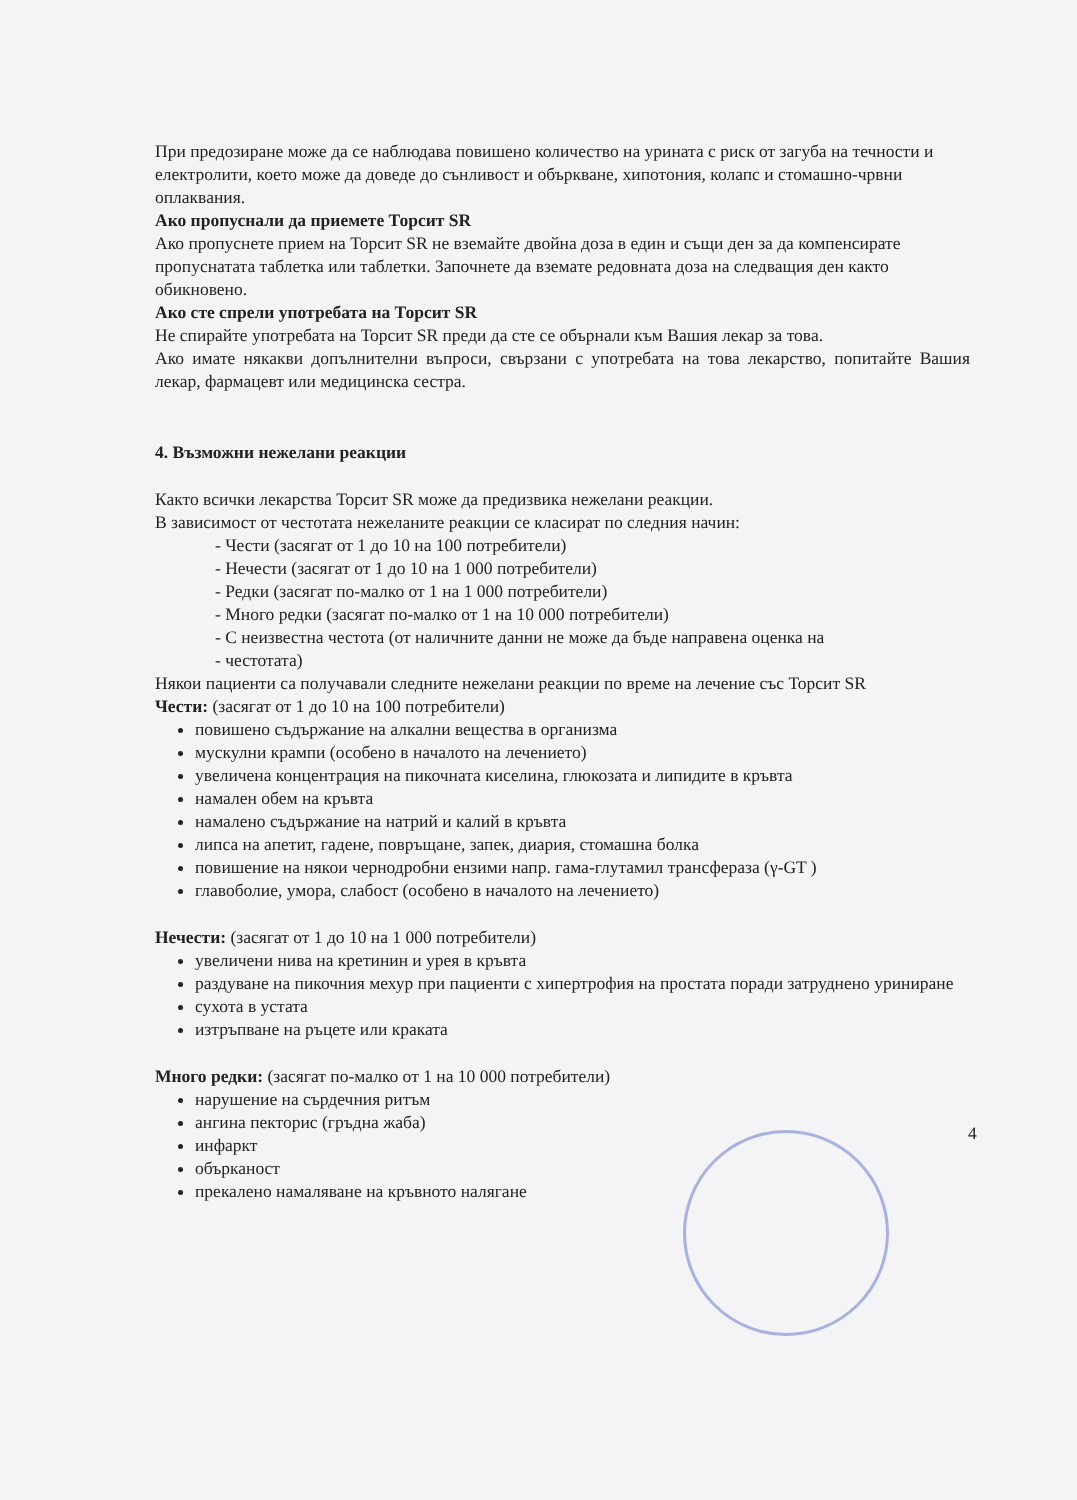При предозиране може да се наблюдава повишено количество на урината с риск от загуба на течности и електролити, което може да доведе до сънливост и объркване, хипотония, колапс и стомашно-чрвни оплаквания.
Ако пропуснали да приемете Торсит SR
Ако пропуснете прием на Торсит SR не вземайте двойна доза в един и същи ден за да компенсирате пропуснатата таблетка или таблетки. Започнете да вземате редовната доза на следващия ден както обикновено.
Ако сте спрели употребата на Торсит SR
Не спирайте употребата на Торсит SR преди да сте се обърнали към Вашия лекар за това.
Ако имате някакви допълнителни въпроси, свързани с употребата на това лекарство, попитайте Вашия лекар, фармацевт или медицинска сестра.
4. Възможни нежелани реакции
Както всички лекарства Торсит SR може да предизвика нежелани реакции.
В зависимост от честотата нежеланите реакции се класират по следния начин:
- Чести (засягат от 1 до 10 на 100 потребители)
- Нечести (засягат от 1 до 10 на 1 000 потребители)
- Редки (засягат по-малко от 1 на 1 000 потребители)
- Много редки (засягат по-малко от 1 на 10 000 потребители)
- С неизвестна честота (от наличните данни не може да бъде направена оценка на
- честотата)
Някои пациенти са получавали следните нежелани реакции по време на лечение със Торсит SR
Чести: (засягат от 1 до 10 на 100 потребители)
повишено съдържание на алкални вещества в организма
мускулни крампи (особено в началото на лечението)
увеличена концентрация на пикочната киселина, глюкозата и липидите в кръвта
намален обем на кръвта
намалено съдържание на натрий и калий в кръвта
липса на апетит, гадене, повръщане, запек, диария, стомашна болка
повишение на някои чернодробни ензими напр. гама-глутамил трансфераза (γ-GT )
главоболие, умора, слабост (особено в началото на лечението)
Нечести: (засягат от 1 до 10 на 1 000 потребители)
увеличени нива на кретинин и урея в кръвта
раздуване на пикочния мехур при пациенти с хипертрофия на простата поради затруднено уриниране
сухота в устата
изтръпване на ръцете или краката
Много редки: (засягат по-малко от 1 на 10 000 потребители)
нарушение на сърдечния ритъм
ангина пекторис (гръдна жаба)
инфаркт
обърканост
прекалено намаляване на кръвното налягане
4